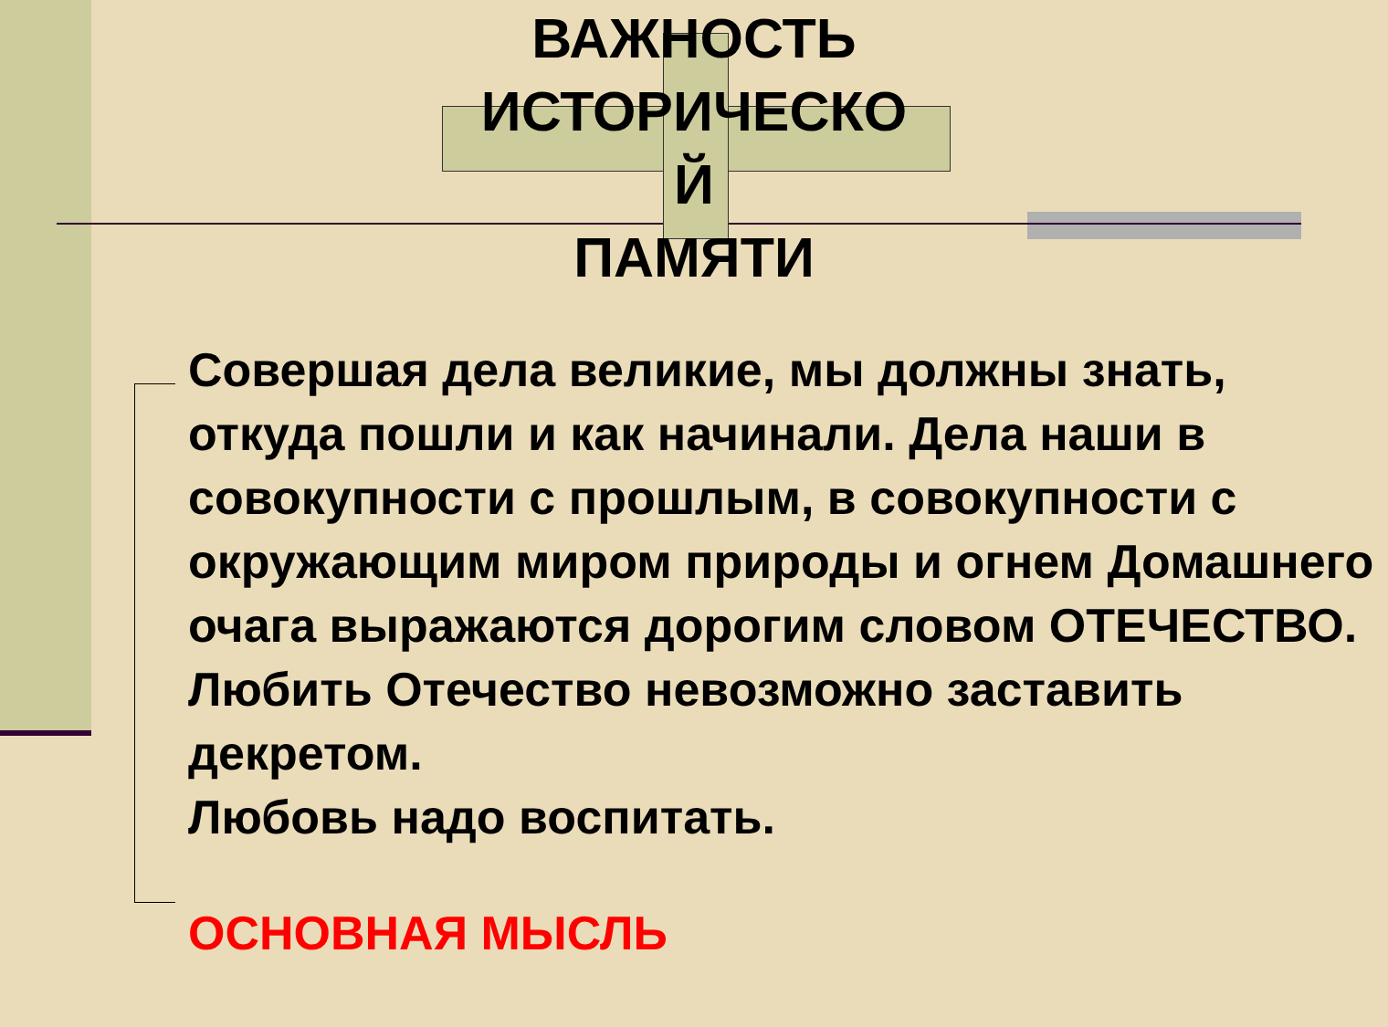ВАЖНОСТЬ
ИСТОРИЧЕСКО
Й
ПАМЯТИ
Совершая дела великие, мы должны знать, откуда пошли и как начинали. Дела наши в совокупности с прошлым, в совокупности с окружающим миром природы и огнем Домашнего очага выражаются дорогим словом ОТЕЧЕСТВО. Любить Отечество невозможно заставить декретом.
Любовь надо воспитать.
ОСНОВНАЯ МЫСЛЬ